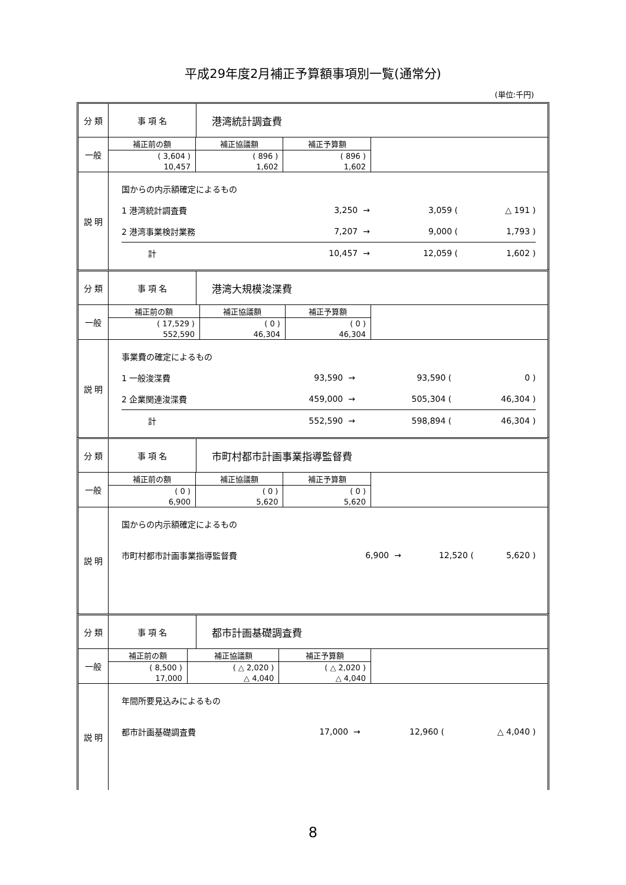平成29年度2月補正予算額事項別一覧(通常分)
(単位:千円)
| 分 類 | 事 項 名 | 港湾統計調査費 |
| 一般 | / 補正前の額 / 補正協議額 / 補正予算額 / / --- / --- / --- / / ( 3,604 ) / ( 896 ) / ( 896 ) / / 10,457 / 1,602 / 1,602 / | |
| 説 明 | / 国からの内示額確定によるもの / / / / / / / 1 港湾統計調査費 / 3,250 / → / 3,059 / ( / △ 191 ) / / 2 港湾事業検討業務 / 7,207 / → / 9,000 / ( / 1,793 ) / / 計 / 10,457 / → / 12,059 / ( / 1,602 ) / | |
| 分 類 | 事 項 名 | 港湾大規模浚渫費 |
| 一般 | / 補正前の額 / 補正協議額 / 補正予算額 / / --- / --- / --- / / ( 17,529 ) / ( 0 ) / ( 0 ) / / 552,590 / 46,304 / 46,304 / | |
| 説 明 | / 事業費の確定によるもの / / / / / / / 1 一般浚渫費 / 93,590 / → / 93,590 / ( / 0 ) / / 2 企業関連浚渫費 / 459,000 / → / 505,304 / ( / 46,304 ) / / 計 / 552,590 / → / 598,894 / ( / 46,304 ) / | |
| 分 類 | 事 項 名 | 市町村都市計画事業指導監督費 |
| 一般 | / 補正前の額 / 補正協議額 / 補正予算額 / / --- / --- / --- / / ( 0 ) / ( 0 ) / ( 0 ) / / 6,900 / 5,620 / 5,620 / | |
| 説 明 | / 国からの内示額確定によるもの / / / / / / / 市町村都市計画事業指導監督費 / 6,900 / → / 12,520 / ( / 5,620 ) / | |
| 分 類 | 事 項 名 | 都市計画基礎調査費 |
| 一般 | / 補正前の額 / 補正協議額 / 補正予算額 / / --- / --- / --- / / ( 8,500 ) / ( △ 2,020 ) / ( △ 2,020 ) / / 17,000 / △ 4,040 / △ 4,040 / | |
| 説 明 | / 年間所要見込みによるもの / / / / / / / 都市計画基礎調査費 / 17,000 / → / 12,960 / ( / △ 4,040 ) / | |
8